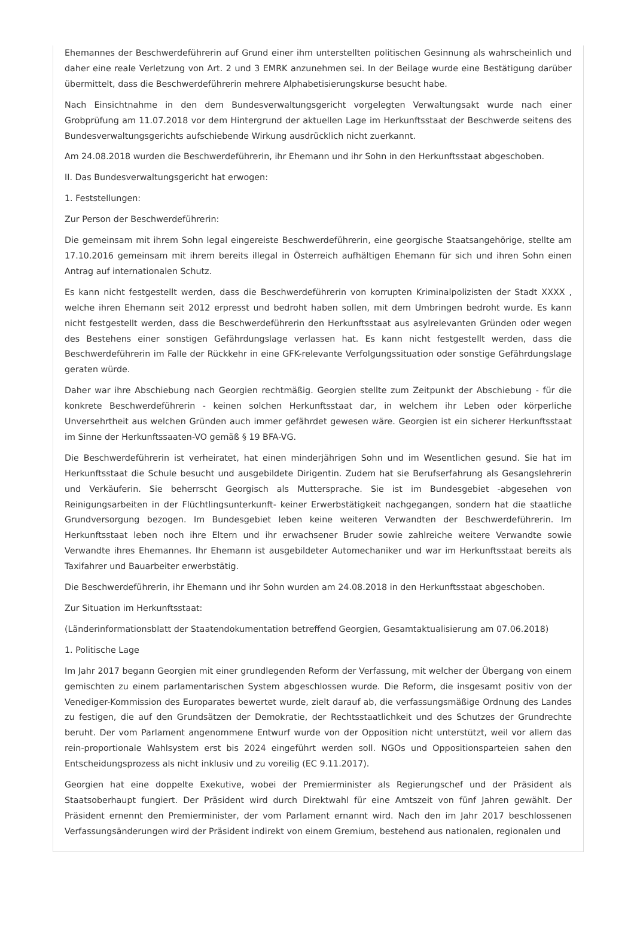Ehemannes der Beschwerdeführerin auf Grund einer ihm unterstellten politischen Gesinnung als wahrscheinlich und daher eine reale Verletzung von Art. 2 und 3 EMRK anzunehmen sei. In der Beilage wurde eine Bestätigung darüber übermittelt, dass die Beschwerdeführerin mehrere Alphabetisierungskurse besucht habe.
Nach Einsichtnahme in den dem Bundesverwaltungsgericht vorgelegten Verwaltungsakt wurde nach einer Grobprüfung am 11.07.2018 vor dem Hintergrund der aktuellen Lage im Herkunftsstaat der Beschwerde seitens des Bundesverwaltungsgerichts aufschiebende Wirkung ausdrücklich nicht zuerkannt.
Am 24.08.2018 wurden die Beschwerdeführerin, ihr Ehemann und ihr Sohn in den Herkunftsstaat abgeschoben.
II. Das Bundesverwaltungsgericht hat erwogen:
1. Feststellungen:
Zur Person der Beschwerdeführerin:
Die gemeinsam mit ihrem Sohn legal eingereiste Beschwerdeführerin, eine georgische Staatsangehörige, stellte am 17.10.2016 gemeinsam mit ihrem bereits illegal in Österreich aufhältigen Ehemann für sich und ihren Sohn einen Antrag auf internationalen Schutz.
Es kann nicht festgestellt werden, dass die Beschwerdeführerin von korrupten Kriminalpolizisten der Stadt XXXX , welche ihren Ehemann seit 2012 erpresst und bedroht haben sollen, mit dem Umbringen bedroht wurde. Es kann nicht festgestellt werden, dass die Beschwerdeführerin den Herkunftsstaat aus asylrelevanten Gründen oder wegen des Bestehens einer sonstigen Gefährdungslage verlassen hat. Es kann nicht festgestellt werden, dass die Beschwerdeführerin im Falle der Rückkehr in eine GFK-relevante Verfolgungssituation oder sonstige Gefährdungslage geraten würde.
Daher war ihre Abschiebung nach Georgien rechtmäßig. Georgien stellte zum Zeitpunkt der Abschiebung - für die konkrete Beschwerdeführerin - keinen solchen Herkunftsstaat dar, in welchem ihr Leben oder körperliche Unversehrtheit aus welchen Gründen auch immer gefährdet gewesen wäre. Georgien ist ein sicherer Herkunftsstaat im Sinne der Herkunftssaaten-VO gemäß § 19 BFA-VG.
Die Beschwerdeführerin ist verheiratet, hat einen minderjährigen Sohn und im Wesentlichen gesund. Sie hat im Herkunftsstaat die Schule besucht und ausgebildete Dirigentin. Zudem hat sie Berufserfahrung als Gesangslehrerin und Verkäuferin. Sie beherrscht Georgisch als Muttersprache. Sie ist im Bundesgebiet -abgesehen von Reinigungsarbeiten in der Flüchtlingsunterkunft- keiner Erwerbstätigkeit nachgegangen, sondern hat die staatliche Grundversorgung bezogen. Im Bundesgebiet leben keine weiteren Verwandten der Beschwerdeführerin. Im Herkunftsstaat leben noch ihre Eltern und ihr erwachsener Bruder sowie zahlreiche weitere Verwandte sowie Verwandte ihres Ehemannes. Ihr Ehemann ist ausgebildeter Automechaniker und war im Herkunftsstaat bereits als Taxifahrer und Bauarbeiter erwerbstätig.
Die Beschwerdeführerin, ihr Ehemann und ihr Sohn wurden am 24.08.2018 in den Herkunftsstaat abgeschoben.
Zur Situation im Herkunftsstaat:
(Länderinformationsblatt der Staatendokumentation betreffend Georgien, Gesamtaktualisierung am 07.06.2018)
1. Politische Lage
Im Jahr 2017 begann Georgien mit einer grundlegenden Reform der Verfassung, mit welcher der Übergang von einem gemischten zu einem parlamentarischen System abgeschlossen wurde. Die Reform, die insgesamt positiv von der Venediger-Kommission des Europarates bewertet wurde, zielt darauf ab, die verfassungsmäßige Ordnung des Landes zu festigen, die auf den Grundsätzen der Demokratie, der Rechtsstaatlichkeit und des Schutzes der Grundrechte beruht. Der vom Parlament angenommene Entwurf wurde von der Opposition nicht unterstützt, weil vor allem das rein-proportionale Wahlsystem erst bis 2024 eingeführt werden soll. NGOs und Oppositionsparteien sahen den Entscheidungsprozess als nicht inklusiv und zu voreilig (EC 9.11.2017).
Georgien hat eine doppelte Exekutive, wobei der Premierminister als Regierungschef und der Präsident als Staatsoberhaupt fungiert. Der Präsident wird durch Direktwahl für eine Amtszeit von fünf Jahren gewählt. Der Präsident ernennt den Premierminister, der vom Parlament ernannt wird. Nach den im Jahr 2017 beschlossenen Verfassungsänderungen wird der Präsident indirekt von einem Gremium, bestehend aus nationalen, regionalen und